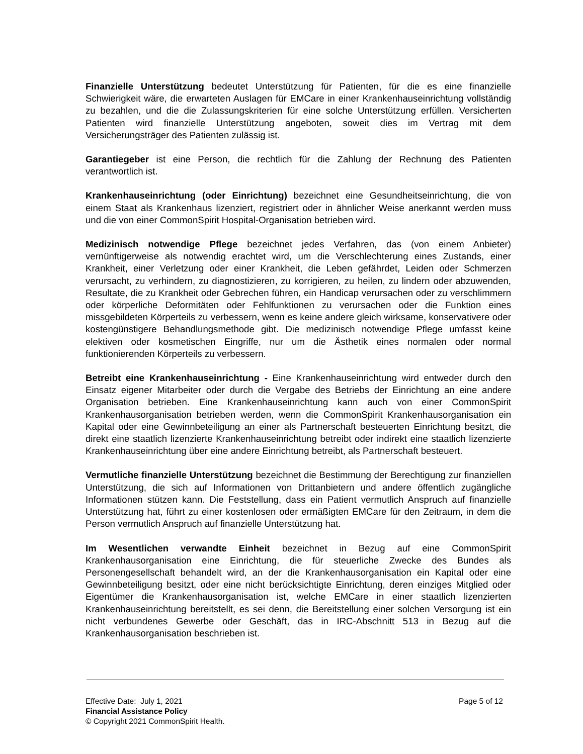Finanzielle Unterstützung bedeutet Unterstützung für Patienten, für die es eine finanzielle Schwierigkeit wäre, die erwarteten Auslagen für EMCare in einer Krankenhauseinrichtung vollständig zu bezahlen, und die die Zulassungskriterien für eine solche Unterstützung erfüllen. Versicherten Patienten wird finanzielle Unterstützung angeboten, soweit dies im Vertrag mit dem Versicherungsträger des Patienten zulässig ist.
Garantiegeber ist eine Person, die rechtlich für die Zahlung der Rechnung des Patienten verantwortlich ist.
Krankenhauseinrichtung (oder Einrichtung) bezeichnet eine Gesundheitseinrichtung, die von einem Staat als Krankenhaus lizenziert, registriert oder in ähnlicher Weise anerkannt werden muss und die von einer CommonSpirit Hospital-Organisation betrieben wird.
Medizinisch notwendige Pflege bezeichnet jedes Verfahren, das (von einem Anbieter) vernünftigerweise als notwendig erachtet wird, um die Verschlechterung eines Zustands, einer Krankheit, einer Verletzung oder einer Krankheit, die Leben gefährdet, Leiden oder Schmerzen verursacht, zu verhindern, zu diagnostizieren, zu korrigieren, zu heilen, zu lindern oder abzuwenden, Resultate, die zu Krankheit oder Gebrechen führen, ein Handicap verursachen oder zu verschlimmern oder körperliche Deformitäten oder Fehlfunktionen zu verursachen oder die Funktion eines missgebildeten Körperteils zu verbessern, wenn es keine andere gleich wirksame, konservativere oder kostengünstigere Behandlungsmethode gibt. Die medizinisch notwendige Pflege umfasst keine elektiven oder kosmetischen Eingriffe, nur um die Ästhetik eines normalen oder normal funktionierenden Körperteils zu verbessern.
Betreibt eine Krankenhauseinrichtung - Eine Krankenhauseinrichtung wird entweder durch den Einsatz eigener Mitarbeiter oder durch die Vergabe des Betriebs der Einrichtung an eine andere Organisation betrieben. Eine Krankenhauseinrichtung kann auch von einer CommonSpirit Krankenhausorganisation betrieben werden, wenn die CommonSpirit Krankenhausorganisation ein Kapital oder eine Gewinnbeteiligung an einer als Partnerschaft besteuerten Einrichtung besitzt, die direkt eine staatlich lizenzierte Krankenhauseinrichtung betreibt oder indirekt eine staatlich lizenzierte Krankenhauseinrichtung über eine andere Einrichtung betreibt, als Partnerschaft besteuert.
Vermutliche finanzielle Unterstützung bezeichnet die Bestimmung der Berechtigung zur finanziellen Unterstützung, die sich auf Informationen von Drittanbietern und andere öffentlich zugängliche Informationen stützen kann. Die Feststellung, dass ein Patient vermutlich Anspruch auf finanzielle Unterstützung hat, führt zu einer kostenlosen oder ermäßigten EMCare für den Zeitraum, in dem die Person vermutlich Anspruch auf finanzielle Unterstützung hat.
Im Wesentlichen verwandte Einheit bezeichnet in Bezug auf eine CommonSpirit Krankenhausorganisation eine Einrichtung, die für steuerliche Zwecke des Bundes als Personengesellschaft behandelt wird, an der die Krankenhausorganisation ein Kapital oder eine Gewinnbeteiligung besitzt, oder eine nicht berücksichtigte Einrichtung, deren einziges Mitglied oder Eigentümer die Krankenhausorganisation ist, welche EMCare in einer staatlich lizenzierten Krankenhauseinrichtung bereitstellt, es sei denn, die Bereitstellung einer solchen Versorgung ist ein nicht verbundenes Gewerbe oder Geschäft, das in IRC-Abschnitt 513 in Bezug auf die Krankenhausorganisation beschrieben ist.
Effective Date: July 1, 2021 Page 5 of 12
Financial Assistance Policy
© Copyright 2021 CommonSpirit Health.